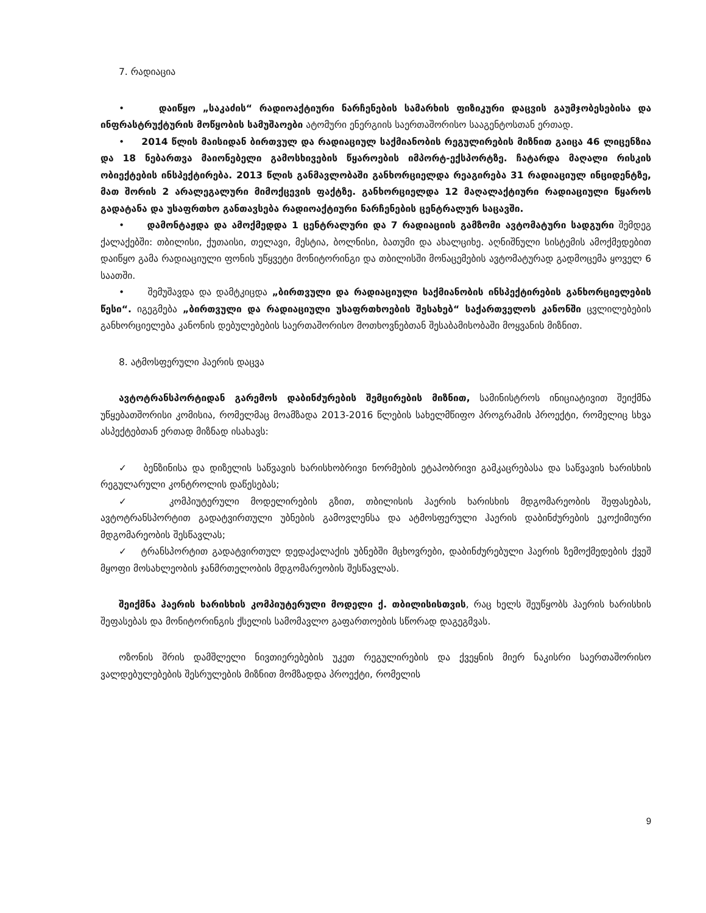7. რადიაცია
• დაიწყო „საკაძის“ რადიოაქტიური ნარჩენების სამარხის ფიზიკური დაცვის გაუმჯობესებისა და ინფრასტრუქტურის მოწყობის სამუშაოები ატომური ენერგიის საერთაშორისო სააგენტოსთან ერთად.
• 2014 წლის მაისიდან ბირთვულ და რადიაციულ საქმიანობის რეგულირების მიზნით გაიცა 46 ლიცენზია და 18 ნებართვა მაიონებელი გამოსხივების წყაროების იმპორტ-ექსპორტზე. ჩატარდა მაღალი რისკის ობიექტების ინსპექტირება. 2013 წლის განმავლობაში განხორციელდა რეაგირება 31 რადიაციულ ინციდენტზე, მათ შორის 2 არალეგალური მიმოქცევის ფაქტზე. განხორციელდა 12 მაღალაქტიური რადიაციული წყაროს გადატანა და უსაფრთხო განთავსება რადიოაქტიური ნარჩენების ცენტრალურ საცავში.
• დამონტაჟდა და ამოქმედდა 1 ცენტრალური და 7 რადიაციის გამზომი ავტომატური სადგური შემდეგ ქალაქებში: თბილისი, ქუთაისი, თელავი, მესტია, ბოლნისი, ბათუმი და ახალციხე. აღნიშნული სისტემის ამოქმედებით დაიწყო გამა რადიაციული ფონის უწყვეტი მონიტორინგი და თბილისში მონაცემების ავტომატურად გადმოცემა ყოველ 6 საათში.
• შემუშავდა და დამტკიცდა „ბირთვული და რადიაციული საქმიანობის ინსპექტირების განხორციელების წესი“. იგეგმება „ბირთვული და რადიაციული უსაფრთხოების შესახებ“ საქართველოს კანონში ცვლილებების განხორციელება კანონის დებულებების საერთაშორისო მოთხოვნებთან შესაბამისობაში მოყვანის მიზნით.
8. ატმოსფერული ჰაერის დაცვა
ავტოტრანსპორტიდან გარემოს დაბინძურების შემცირების მიზნით, სამინისტროს ინიციატივით შეიქმნა უწყებათშორისი კომისია, რომელმაც მოამზადა 2013-2016 წლების სახელმწიფო პროგრამის პროექტი, რომელიც სხვა ასპექტებთან ერთად მიზნად ისახავს:
✓ ბენზინისა და დიზელის საწვავის ხარისხობრივი ნორმების ეტაპობრივი გამკაცრებასა და საწვავის ხარისხის რეგულარული კონტროლის დაწესებას;
✓ კომპიუტერული მოდელირების გზით, თბილისის ჰაერის ხარისხის მდგომარეობის შეფასებას, ავტოტრანსპორტით გადატვირთული უბნების გამოვლენსა და ატმოსფერული ჰაერის დაბინძურების ეკოქიმიური მდგომარეობის შესწავლას;
✓ ტრანსპორტით გადატვირთულ დედაქალაქის უბნებში მცხოვრები, დაბინძურებული ჰაერის ზემოქმედების ქვეშ მყოფი მოსახლეობის ჯანმრთელობის მდგომარეობის შესწავლას.
შეიქმნა ჰაერის ხარისხის კომპიუტერული მოდელი ქ. თბილისისთვის, რაც ხელს შეუწყობს ჰაერის ხარისხის შეფასებას და მონიტორინგის ქსელის სამომავლო გაფართოების სწორად დაგეგმვას.
ოზონის შრის დამშლელი ნივთიერებების უკეთ რეგულირების და ქვეყნის მიერ ნაკისრი საერთაშორისო ვალდებულებების შესრულების მიზნით მომზადდა პროექტი, რომელის
9